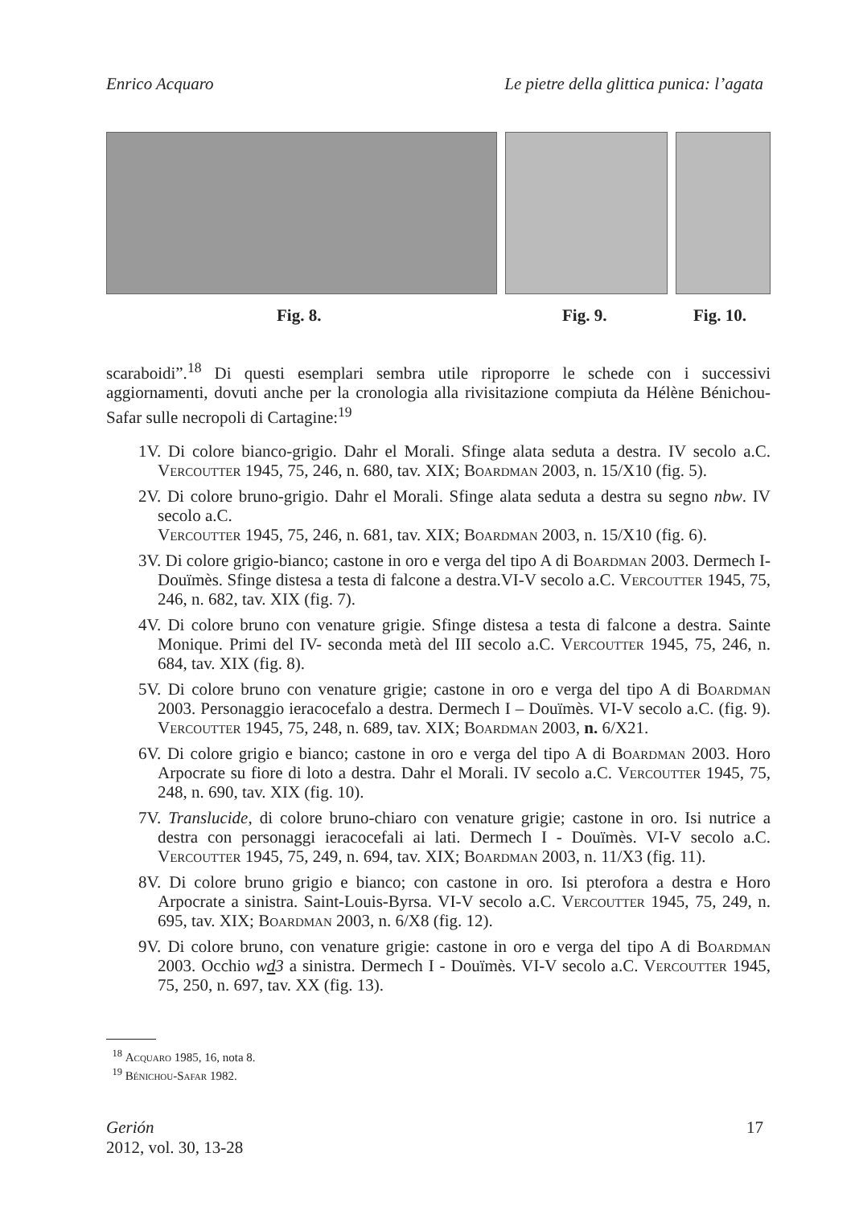Enrico Acquaro Le pietre della glittica punica: l’agata
Fig. 8. Fig. 9. Fig. 10.
scaraboidi”.<sup>18</sup> Di questi esemplari sembra utile riproporre le schede con i successivi aggiornamenti, dovuti anche per la cronologia alla rivisitazione compiuta da Hélène Bénichou-Safar sulle necropoli di Cartagine:<sup>19</sup>
1V. Di colore bianco-grigio. Dahr el Morali. Sfinge alata seduta a destra. IV secolo a.C. Vercoutter 1945, 75, 246, n. 680, tav. XIX; Boardman 2003, n. 15/X10 (fig. 5).
2V. Di colore bruno-grigio. Dahr el Morali. Sfinge alata seduta a destra su segno nbw. IV secolo a.C.
Vercoutter 1945, 75, 246, n. 681, tav. XIX; Boardman 2003, n. 15/X10 (fig. 6).
3V. Di colore grigio-bianco; castone in oro e verga del tipo A di Boardman 2003. Dermech I- Douïmès. Sfinge distesa a testa di falcone a destra.VI-V secolo a.C. Vercoutter 1945, 75, 246, n. 682, tav. XIX (fig. 7).
4V. Di colore bruno con venature grigie. Sfinge distesa a testa di falcone a destra. Sainte Monique. Primi del IV- seconda metà del III secolo a.C. Vercoutter 1945, 75, 246, n. 684, tav. XIX (fig. 8).
5V. Di colore bruno con venature grigie; castone in oro e verga del tipo A di Boardman 2003. Personaggio ieracocefalo a destra. Dermech I – Douïmès. VI-V secolo a.C. (fig. 9). Vercoutter 1945, 75, 248, n. 689, tav. XIX; Boardman 2003, n. 6/X21.
6V. Di colore grigio e bianco; castone in oro e verga del tipo A di Boardman 2003. Horo Arpocrate su fiore di loto a destra. Dahr el Morali. IV secolo a.C. Vercoutter 1945, 75, 248, n. 690, tav. XIX (fig. 10).
7V. Translucide, di colore bruno-chiaro con venature grigie; castone in oro. Isi nutrice a destra con personaggi ieracocefali ai lati. Dermech I - Douïmès. VI-V secolo a.C. Vercoutter 1945, 75, 249, n. 694, tav. XIX; Boardman 2003, n. 11/X3 (fig. 11).
8V. Di colore bruno grigio e bianco; con castone in oro. Isi pterofora a destra e Horo Arpocrate a sinistra. Saint-Louis-Byrsa. VI-V secolo a.C. Vercoutter 1945, 75, 249, n. 695, tav. XIX; Boardman 2003, n. 6/X8 (fig. 12).
9V. Di colore bruno, con venature grigie: castone in oro e verga del tipo A di Boardman 2003. Occhio wd3 a sinistra. Dermech I - Douïmès. VI-V secolo a.C. Vercoutter 1945, 75, 250, n. 697, tav. XX (fig. 13).
<sup>18</sup> Acquaro 1985, 16, nota 8.
<sup>19</sup> Bénichou-Safar 1982.
Gerión
2012, vol. 30, 13-28
17